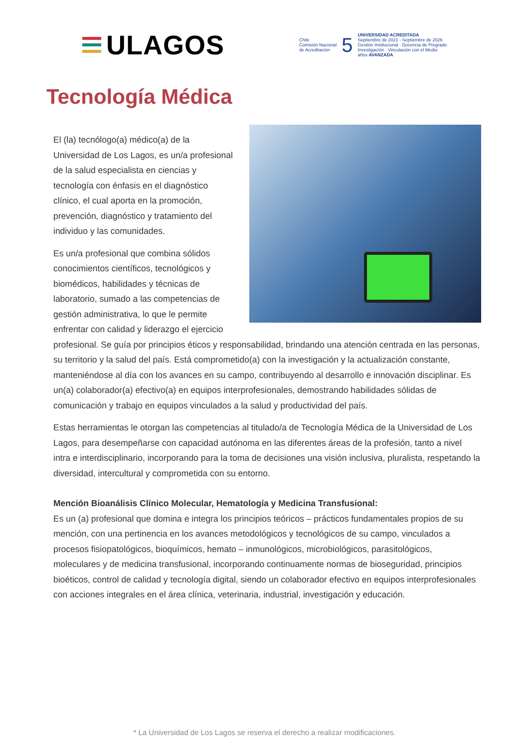ULAGOS
Chile
Comisión Nacional
de Acreditación
5
UNIVERSIDAD ACREDITADA
Septiembre de 2021 - Septiembre de 2026
Gestión Institucional · Docencia de Pregrado
Investigación · Vinculación con el Medio
años AVANZADA
Tecnología Médica
El (la) tecnólogo(a) médico(a) de la Universidad de Los Lagos, es un/a profesional de la salud especialista en ciencias y tecnología con énfasis en el diagnóstico clínico, el cual aporta en la promoción, prevención, diagnóstico y tratamiento del individuo y las comunidades.
Es un/a profesional que combina sólidos conocimientos científicos, tecnológicos y biomédicos, habilidades y técnicas de laboratorio, sumado a las competencias de gestión administrativa, lo que le permite enfrentar con calidad y liderazgo el ejercicio profesional. Se guía por principios éticos y responsabilidad, brindando una atención centrada en las personas, su territorio y la salud del país. Está comprometido(a) con la investigación y la actualización constante, manteniéndose al día con los avances en su campo, contribuyendo al desarrollo e innovación disciplinar. Es un(a) colaborador(a) efectivo(a) en equipos interprofesionales, demostrando habilidades sólidas de comunicación y trabajo en equipos vinculados a la salud y productividad del país.
Estas herramientas le otorgan las competencias al titulado/a de Tecnología Médica de la Universidad de Los Lagos, para desempeñarse con capacidad autónoma en las diferentes áreas de la profesión, tanto a nivel intra e interdisciplinario, incorporando para la toma de decisiones una visión inclusiva, pluralista, respetando la diversidad, intercultural y comprometida con su entorno.
Mención Bioanálisis Clínico Molecular, Hematología y Medicina Transfusional:
Es un (a) profesional que domina e integra los principios teóricos – prácticos fundamentales propios de su mención, con una pertinencia en los avances metodológicos y tecnológicos de su campo, vinculados a procesos fisiopatológicos, bioquímicos, hemato – inmunológicos, microbiológicos, parasitológicos, moleculares y de medicina transfusional, incorporando continuamente normas de bioseguridad, principios bioéticos, control de calidad y tecnología digital, siendo un colaborador efectivo en equipos interprofesionales con acciones integrales en el área clínica, veterinaria, industrial, investigación y educación.
* La Universidad de Los Lagos se reserva el derecho a realizar modificaciones.